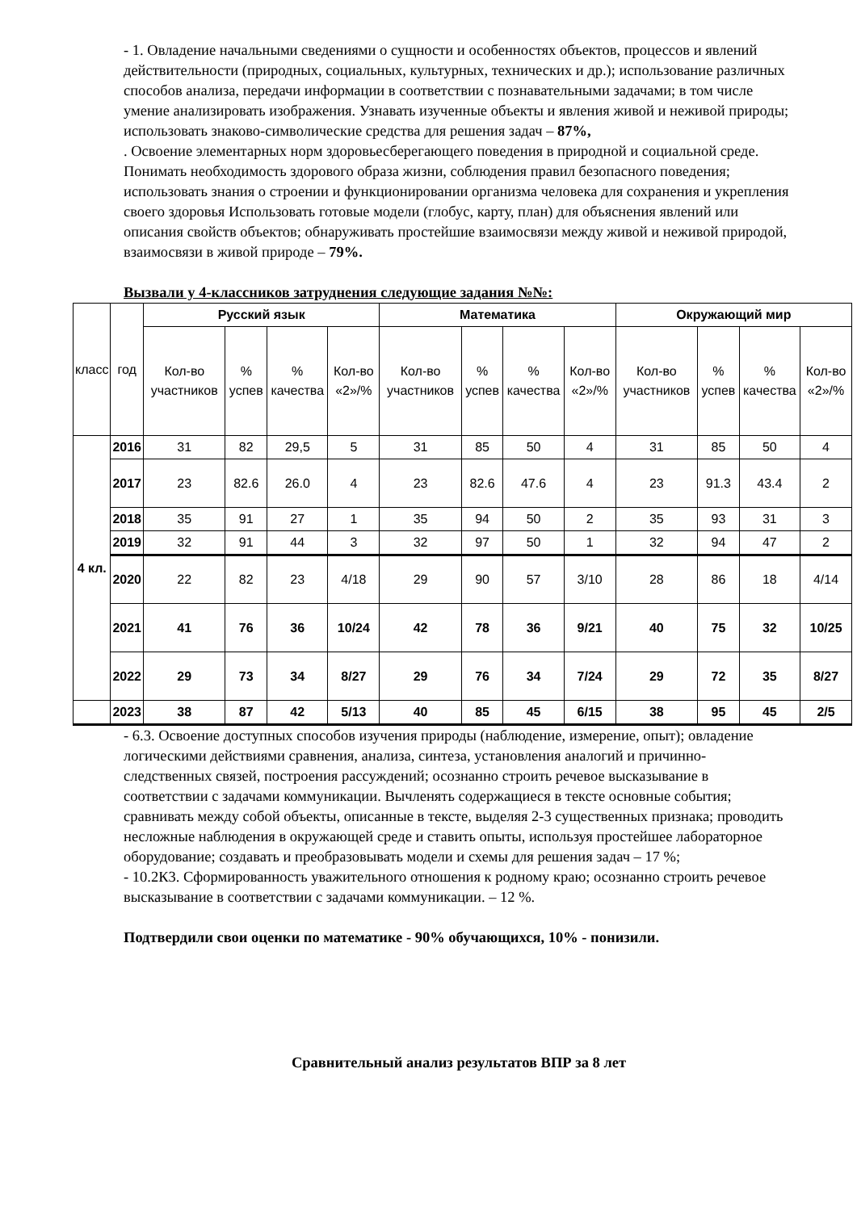- 1. Овладение начальными сведениями о сущности и особенностях объектов, процессов и явлений действительности (природных, социальных, культурных, технических и др.); использование различных способов анализа, передачи информации в соответствии с познавательными задачами; в том числе умение анализировать изображения. Узнавать изученные объекты и явления живой и неживой природы; использовать знаково-символические средства для решения задач – 87%,
. Освоение элементарных норм здоровьесберегающего поведения в природной и социальной среде. Понимать необходимость здорового образа жизни, соблюдения правил безопасного поведения; использовать знания о строении и функционировании организма человека для сохранения и укрепления своего здоровья Использовать готовые модели (глобус, карту, план) для объяснения явлений или описания свойств объектов; обнаруживать простейшие взаимосвязи между живой и неживой природой, взаимосвязи в живой природе – 79%.
Вызвали у 4-классников затруднения следующие задания №№:
| класс | год | Русский язык | | | | Математика | | | | Окружающий мир | | | |
| --- | --- | --- | --- | --- | --- | --- | --- | --- | --- | --- | --- | --- | --- |
| | | Кол-во участников | % успев | % качества | Кол-во «2»/% | Кол-во участников | % успев | % качества | Кол-во «2»/% | Кол-во участников | % успев | % качества | Кол-во «2»/% |
| 4 кл. | 2016 | 31 | 82 | 29,5 | 5 | 31 | 85 | 50 | 4 | 31 | 85 | 50 | 4 |
| | 2017 | 23 | 82.6 | 26.0 | 4 | 23 | 82.6 | 47.6 | 4 | 23 | 91.3 | 43.4 | 2 |
| | 2018 | 35 | 91 | 27 | 1 | 35 | 94 | 50 | 2 | 35 | 93 | 31 | 3 |
| | 2019 | 32 | 91 | 44 | 3 | 32 | 97 | 50 | 1 | 32 | 94 | 47 | 2 |
| | 2020 | 22 | 82 | 23 | 4/18 | 29 | 90 | 57 | 3/10 | 28 | 86 | 18 | 4/14 |
| | 2021 | 41 | 76 | 36 | 10/24 | 42 | 78 | 36 | 9/21 | 40 | 75 | 32 | 10/25 |
| | 2022 | 29 | 73 | 34 | 8/27 | 29 | 76 | 34 | 7/24 | 29 | 72 | 35 | 8/27 |
| | 2023 | 38 | 87 | 42 | 5/13 | 40 | 85 | 45 | 6/15 | 38 | 95 | 45 | 2/5 |
- 6.3. Освоение доступных способов изучения природы (наблюдение, измерение, опыт); овладение логическими действиями сравнения, анализа, синтеза, установления аналогий и причинно-следственных связей, построения рассуждений; осознанно строить речевое высказывание в соответствии с задачами коммуникации. Вычленять содержащиеся в тексте основные события; сравнивать между собой объекты, описанные в тексте, выделяя 2-3 существенных признака; проводить несложные наблюдения в окружающей среде и ставить опыты, используя простейшее лабораторное оборудование; создавать и преобразовывать модели и схемы для решения задач – 17 %;
- 10.2К3. Сформированность уважительного отношения к родному краю; осознанно строить речевое высказывание в соответствии с задачами коммуникации. – 12 %.
Подтвердили свои оценки по математике - 90% обучающихся, 10% - понизили.
Сравнительный анализ результатов ВПР за 8 лет